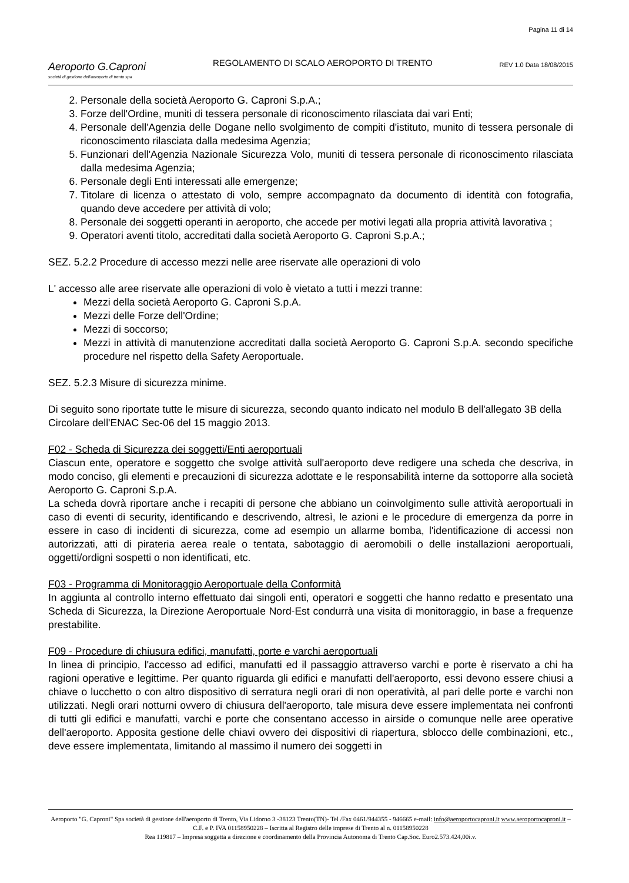Aeroporto G.Caproni
società di gestione dell'aeroporto di trento spa
REGOLAMENTO DI SCALO AEROPORTO DI TRENTO
Pagina 11 di 14
REV 1.0 Data 18/08/2015
2. Personale della società Aeroporto G. Caproni S.p.A.;
3. Forze dell'Ordine, muniti di tessera personale di riconoscimento rilasciata dai vari Enti;
4. Personale dell'Agenzia delle Dogane nello svolgimento de compiti d'istituto, munito di tessera personale di riconoscimento rilasciata dalla medesima Agenzia;
5. Funzionari dell'Agenzia Nazionale Sicurezza Volo, muniti di tessera personale di riconoscimento rilasciata dalla medesima Agenzia;
6. Personale degli Enti interessati alle emergenze;
7. Titolare di licenza o attestato di volo, sempre accompagnato da documento di identità con fotografia, quando deve accedere per attività di volo;
8. Personale dei soggetti operanti in aeroporto, che accede per motivi legati alla propria attività lavorativa ;
9. Operatori aventi titolo, accreditati dalla società Aeroporto G. Caproni S.p.A.;
SEZ. 5.2.2 Procedure di accesso mezzi nelle aree riservate alle operazioni di volo
L' accesso alle aree riservate alle operazioni di volo è vietato a tutti i mezzi tranne:
Mezzi della società Aeroporto G. Caproni S.p.A.
Mezzi delle Forze dell'Ordine;
Mezzi di soccorso;
Mezzi in attività di manutenzione accreditati dalla società Aeroporto G. Caproni S.p.A. secondo specifiche procedure nel rispetto della Safety Aeroportuale.
SEZ. 5.2.3 Misure di sicurezza minime.
Di seguito sono riportate tutte le misure di sicurezza, secondo quanto indicato nel modulo B dell'allegato 3B della Circolare dell'ENAC Sec-06 del 15 maggio 2013.
F02 - Scheda di Sicurezza dei soggetti/Enti aeroportuali
Ciascun ente, operatore e soggetto che svolge attività sull'aeroporto deve redigere una scheda che descriva, in modo conciso, gli elementi e precauzioni di sicurezza adottate e le responsabilità interne da sottoporre alla società Aeroporto G. Caproni S.p.A.
La scheda dovrà riportare anche i recapiti di persone che abbiano un coinvolgimento sulle attività aeroportuali in caso di eventi di security, identificando e descrivendo, altresì, le azioni e le procedure di emergenza da porre in essere in caso di incidenti di sicurezza, come ad esempio un allarme bomba, l'identificazione di accessi non autorizzati, atti di pirateria aerea reale o tentata, sabotaggio di aeromobili o delle installazioni aeroportuali, oggetti/ordigni sospetti o non identificati, etc.
F03 - Programma di Monitoraggio Aeroportuale della Conformità
In aggiunta al controllo interno effettuato dai singoli enti, operatori e soggetti che hanno redatto e presentato una Scheda di Sicurezza, la Direzione Aeroportuale Nord-Est condurrà una visita di monitoraggio, in base a frequenze prestabilite.
F09 - Procedure di chiusura edifici, manufatti, porte e varchi aeroportuali
In linea di principio, l'accesso ad edifici, manufatti ed il passaggio attraverso varchi e porte è riservato a chi ha ragioni operative e legittime. Per quanto riguarda gli edifici e manufatti dell'aeroporto, essi devono essere chiusi a chiave o lucchetto o con altro dispositivo di serratura negli orari di non operatività, al pari delle porte e varchi non utilizzati. Negli orari notturni ovvero di chiusura dell'aeroporto, tale misura deve essere implementata nei confronti di tutti gli edifici e manufatti, varchi e porte che consentano accesso in airside o comunque nelle aree operative dell'aeroporto. Apposita gestione delle chiavi ovvero dei dispositivi di riapertura, sblocco delle combinazioni, etc., deve essere implementata, limitando al massimo il numero dei soggetti in
Aeroporto "G. Caproni" Spa società di gestione dell'aeroporto di Trento, Via Lidorno 3 -38123 Trento(TN)- Tel /Fax 0461/944355 - 946665 e-mail: info@aeroportocaproni.it www.aeroportocaproni.it – C.F. e P. IVA 01158950228 – Iscritta al Registro delle imprese di Trento al n. 01158950228
Rea 119817 – Impresa soggetta a direzione e coordinamento della Provincia Autonoma di Trento Cap.Soc. Euro2.573.424,00i.v.